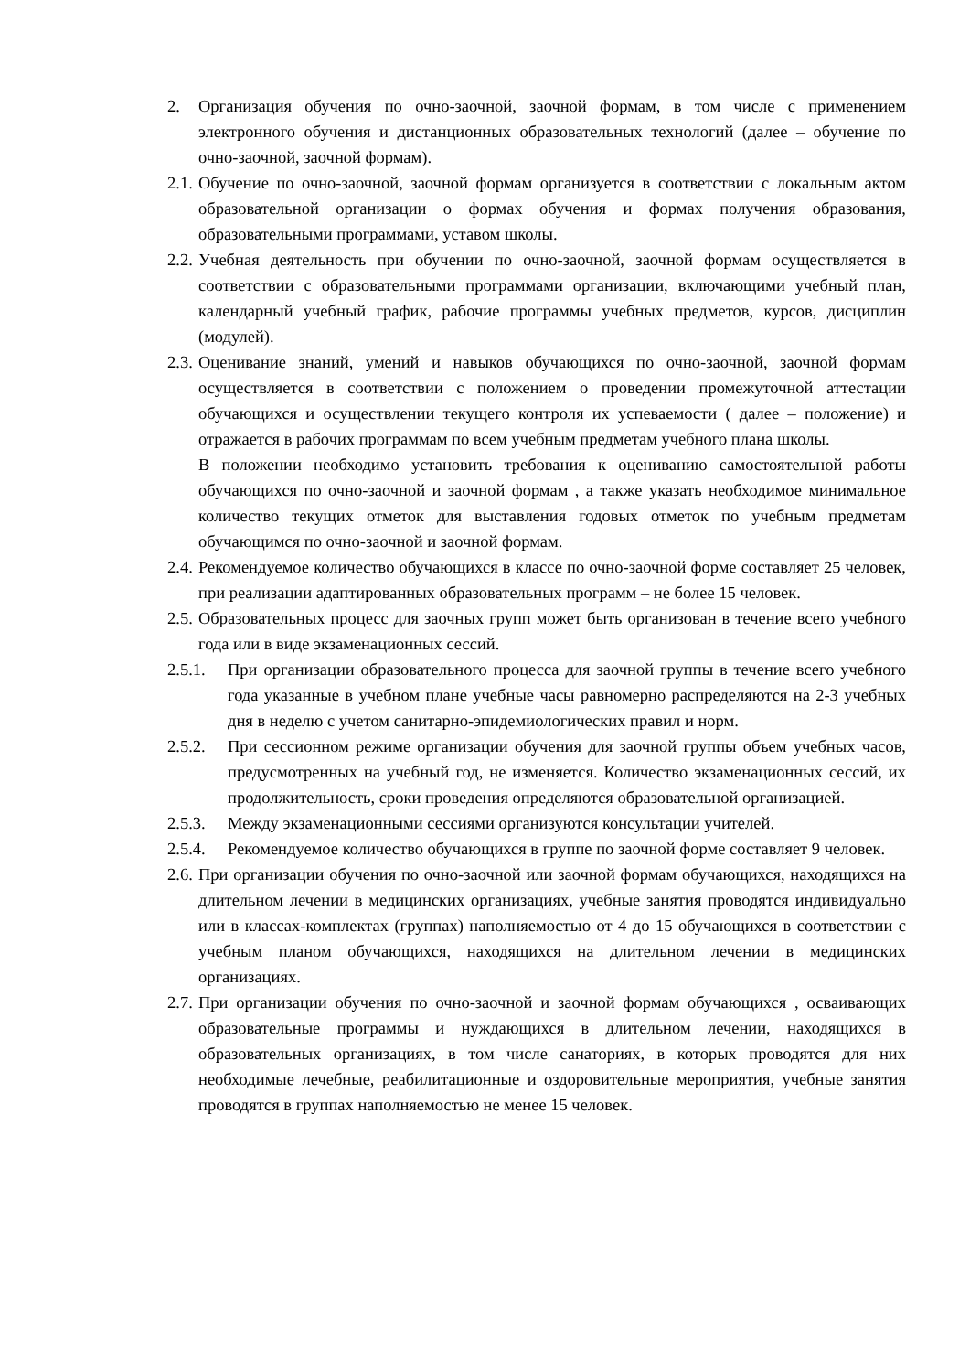2. Организация обучения по очно-заочной, заочной формам, в том числе с применением электронного обучения и дистанционных образовательных технологий (далее – обучение по очно-заочной, заочной формам).
2.1. Обучение по очно-заочной, заочной формам организуется в соответствии с локальным актом образовательной организации о формах обучения и формах получения образования, образовательными программами, уставом школы.
2.2. Учебная деятельность при обучении по очно-заочной, заочной формам осуществляется в соответствии с образовательными программами организации, включающими учебный план, календарный учебный график, рабочие программы учебных предметов, курсов, дисциплин (модулей).
2.3. Оценивание знаний, умений и навыков обучающихся по очно-заочной, заочной формам осуществляется в соответствии с положением о проведении промежуточной аттестации обучающихся и осуществлении текущего контроля их успеваемости ( далее – положение) и отражается в рабочих программам по всем учебным предметам учебного плана школы.
В положении необходимо установить требования к оцениванию самостоятельной работы обучающихся по очно-заочной и заочной формам , а также указать необходимое минимальное количество текущих отметок для выставления годовых отметок по учебным предметам обучающимся по очно-заочной и заочной формам.
2.4. Рекомендуемое количество обучающихся в классе по очно-заочной форме составляет 25 человек, при реализации адаптированных образовательных программ – не более 15 человек.
2.5. Образовательных процесс для заочных групп может быть организован в течение всего учебного года или в виде экзаменационных сессий.
2.5.1. При организации образовательного процесса для заочной группы в течение всего учебного года указанные в учебном плане учебные часы равномерно распределяются на 2-3 учебных дня в неделю с учетом санитарно-эпидемиологических правил и норм.
2.5.2. При сессионном режиме организации обучения для заочной группы объем учебных часов, предусмотренных на учебный год, не изменяется. Количество экзаменационных сессий, их продолжительность, сроки проведения определяются образовательной организацией.
2.5.3. Между экзаменационными сессиями организуются консультации учителей.
2.5.4. Рекомендуемое количество обучающихся в группе по заочной форме составляет 9 человек.
2.6. При организации обучения по очно-заочной или заочной формам обучающихся, находящихся на длительном лечении в медицинских организациях, учебные занятия проводятся индивидуально или в классах-комплектах (группах) наполняемостью от 4 до 15 обучающихся в соответствии с учебным планом обучающихся, находящихся на длительном лечении в медицинских организациях.
2.7. При организации обучения по очно-заочной и заочной формам обучающихся , осваивающих образовательные программы и нуждающихся в длительном лечении, находящихся в образовательных организациях, в том числе санаториях, в которых проводятся для них необходимые лечебные, реабилитационные и оздоровительные мероприятия, учебные занятия проводятся в группах наполняемостью не менее 15 человек.